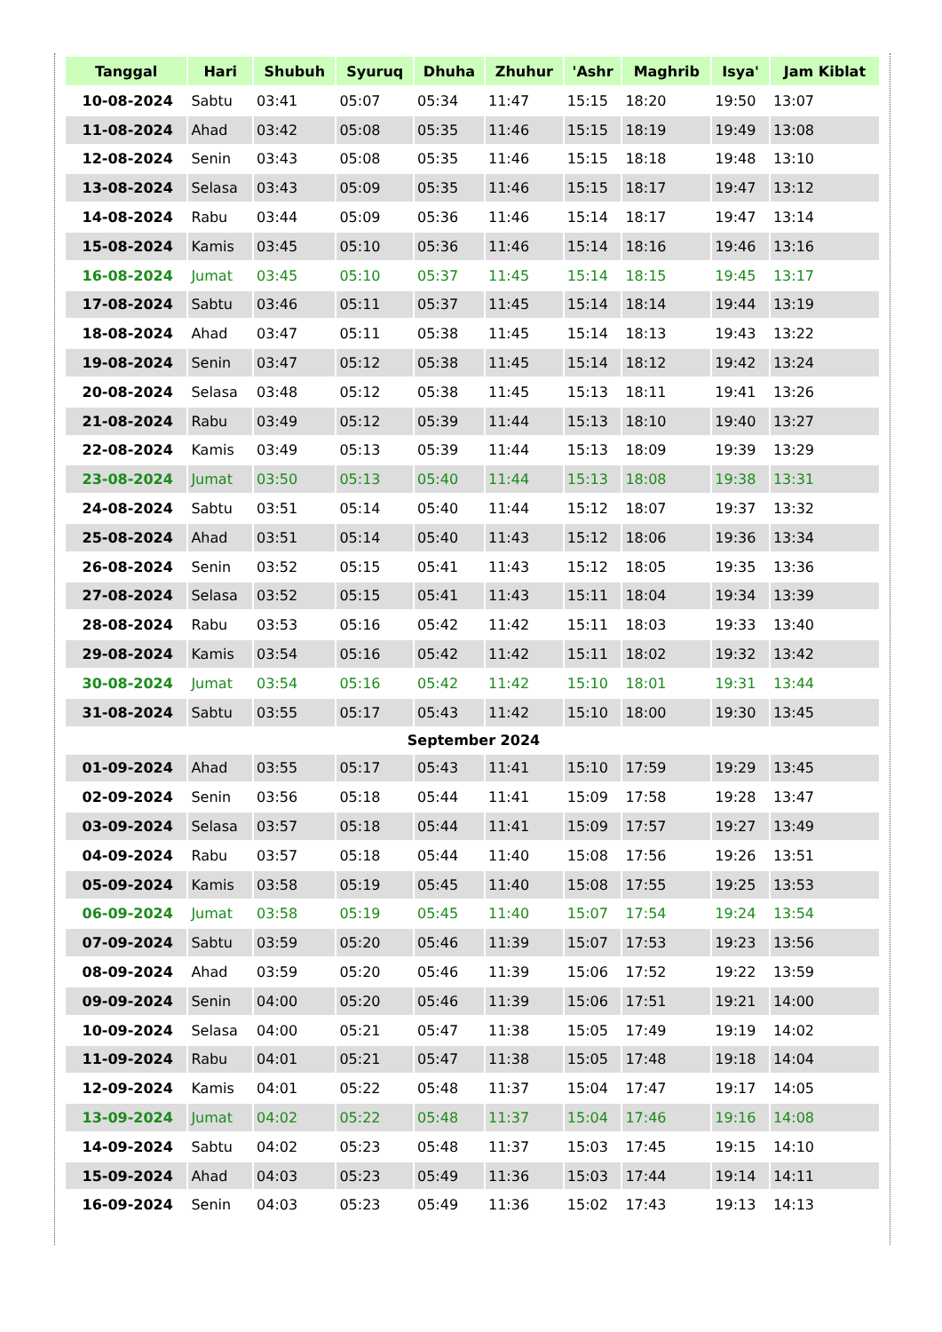| Tanggal | Hari | Shubuh | Syuruq | Dhuha | Zhuhur | 'Ashr | Maghrib | Isya' | Jam Kiblat |
| --- | --- | --- | --- | --- | --- | --- | --- | --- | --- |
| 10-08-2024 | Sabtu | 03:41 | 05:07 | 05:34 | 11:47 | 15:15 | 18:20 | 19:50 | 13:07 |
| 11-08-2024 | Ahad | 03:42 | 05:08 | 05:35 | 11:46 | 15:15 | 18:19 | 19:49 | 13:08 |
| 12-08-2024 | Senin | 03:43 | 05:08 | 05:35 | 11:46 | 15:15 | 18:18 | 19:48 | 13:10 |
| 13-08-2024 | Selasa | 03:43 | 05:09 | 05:35 | 11:46 | 15:15 | 18:17 | 19:47 | 13:12 |
| 14-08-2024 | Rabu | 03:44 | 05:09 | 05:36 | 11:46 | 15:14 | 18:17 | 19:47 | 13:14 |
| 15-08-2024 | Kamis | 03:45 | 05:10 | 05:36 | 11:46 | 15:14 | 18:16 | 19:46 | 13:16 |
| 16-08-2024 | Jumat | 03:45 | 05:10 | 05:37 | 11:45 | 15:14 | 18:15 | 19:45 | 13:17 |
| 17-08-2024 | Sabtu | 03:46 | 05:11 | 05:37 | 11:45 | 15:14 | 18:14 | 19:44 | 13:19 |
| 18-08-2024 | Ahad | 03:47 | 05:11 | 05:38 | 11:45 | 15:14 | 18:13 | 19:43 | 13:22 |
| 19-08-2024 | Senin | 03:47 | 05:12 | 05:38 | 11:45 | 15:14 | 18:12 | 19:42 | 13:24 |
| 20-08-2024 | Selasa | 03:48 | 05:12 | 05:38 | 11:45 | 15:13 | 18:11 | 19:41 | 13:26 |
| 21-08-2024 | Rabu | 03:49 | 05:12 | 05:39 | 11:44 | 15:13 | 18:10 | 19:40 | 13:27 |
| 22-08-2024 | Kamis | 03:49 | 05:13 | 05:39 | 11:44 | 15:13 | 18:09 | 19:39 | 13:29 |
| 23-08-2024 | Jumat | 03:50 | 05:13 | 05:40 | 11:44 | 15:13 | 18:08 | 19:38 | 13:31 |
| 24-08-2024 | Sabtu | 03:51 | 05:14 | 05:40 | 11:44 | 15:12 | 18:07 | 19:37 | 13:32 |
| 25-08-2024 | Ahad | 03:51 | 05:14 | 05:40 | 11:43 | 15:12 | 18:06 | 19:36 | 13:34 |
| 26-08-2024 | Senin | 03:52 | 05:15 | 05:41 | 11:43 | 15:12 | 18:05 | 19:35 | 13:36 |
| 27-08-2024 | Selasa | 03:52 | 05:15 | 05:41 | 11:43 | 15:11 | 18:04 | 19:34 | 13:39 |
| 28-08-2024 | Rabu | 03:53 | 05:16 | 05:42 | 11:42 | 15:11 | 18:03 | 19:33 | 13:40 |
| 29-08-2024 | Kamis | 03:54 | 05:16 | 05:42 | 11:42 | 15:11 | 18:02 | 19:32 | 13:42 |
| 30-08-2024 | Jumat | 03:54 | 05:16 | 05:42 | 11:42 | 15:10 | 18:01 | 19:31 | 13:44 |
| 31-08-2024 | Sabtu | 03:55 | 05:17 | 05:43 | 11:42 | 15:10 | 18:00 | 19:30 | 13:45 |
| September 2024 | | | | | | | | | |
| 01-09-2024 | Ahad | 03:55 | 05:17 | 05:43 | 11:41 | 15:10 | 17:59 | 19:29 | 13:45 |
| 02-09-2024 | Senin | 03:56 | 05:18 | 05:44 | 11:41 | 15:09 | 17:58 | 19:28 | 13:47 |
| 03-09-2024 | Selasa | 03:57 | 05:18 | 05:44 | 11:41 | 15:09 | 17:57 | 19:27 | 13:49 |
| 04-09-2024 | Rabu | 03:57 | 05:18 | 05:44 | 11:40 | 15:08 | 17:56 | 19:26 | 13:51 |
| 05-09-2024 | Kamis | 03:58 | 05:19 | 05:45 | 11:40 | 15:08 | 17:55 | 19:25 | 13:53 |
| 06-09-2024 | Jumat | 03:58 | 05:19 | 05:45 | 11:40 | 15:07 | 17:54 | 19:24 | 13:54 |
| 07-09-2024 | Sabtu | 03:59 | 05:20 | 05:46 | 11:39 | 15:07 | 17:53 | 19:23 | 13:56 |
| 08-09-2024 | Ahad | 03:59 | 05:20 | 05:46 | 11:39 | 15:06 | 17:52 | 19:22 | 13:59 |
| 09-09-2024 | Senin | 04:00 | 05:20 | 05:46 | 11:39 | 15:06 | 17:51 | 19:21 | 14:00 |
| 10-09-2024 | Selasa | 04:00 | 05:21 | 05:47 | 11:38 | 15:05 | 17:49 | 19:19 | 14:02 |
| 11-09-2024 | Rabu | 04:01 | 05:21 | 05:47 | 11:38 | 15:05 | 17:48 | 19:18 | 14:04 |
| 12-09-2024 | Kamis | 04:01 | 05:22 | 05:48 | 11:37 | 15:04 | 17:47 | 19:17 | 14:05 |
| 13-09-2024 | Jumat | 04:02 | 05:22 | 05:48 | 11:37 | 15:04 | 17:46 | 19:16 | 14:08 |
| 14-09-2024 | Sabtu | 04:02 | 05:23 | 05:48 | 11:37 | 15:03 | 17:45 | 19:15 | 14:10 |
| 15-09-2024 | Ahad | 04:03 | 05:23 | 05:49 | 11:36 | 15:03 | 17:44 | 19:14 | 14:11 |
| 16-09-2024 | Senin | 04:03 | 05:23 | 05:49 | 11:36 | 15:02 | 17:43 | 19:13 | 14:13 |